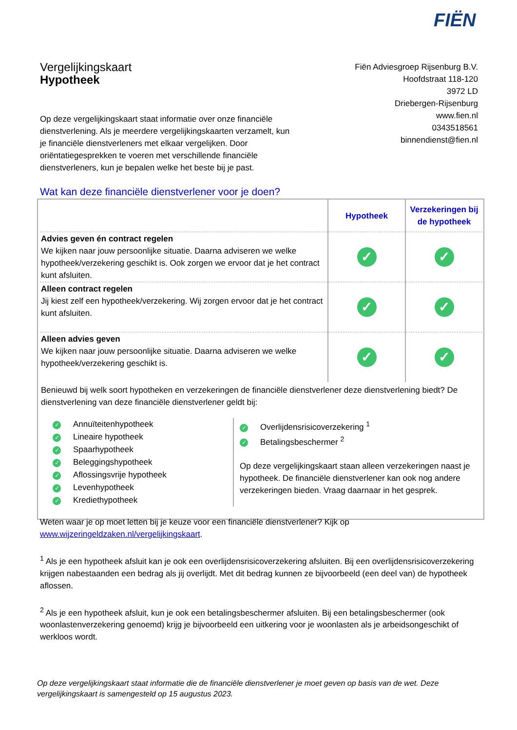FIËN
Vergelijkingskaart
Hypotheek
Fiën Adviesgroep Rijsenburg B.V.
Hoofdstraat 118-120
3972 LD
Driebergen-Rijsenburg
www.fien.nl
0343518561
binnendienst@fien.nl
Op deze vergelijkingskaart staat informatie over onze financiële dienstverlening. Als je meerdere vergelijkingskaarten verzamelt, kun je financiële dienstverleners met elkaar vergelijken. Door oriëntatiegesprekken te voeren met verschillende financiële dienstverleners, kun je bepalen welke het beste bij je past.
Wat kan deze financiële dienstverlener voor je doen?
| | Hypotheek | Verzekeringen bij de hypotheek |
| Advies geven én contract regelen We kijken naar jouw persoonlijke situatie. Daarna adviseren we welke hypotheek/verzekering geschikt is. Ook zorgen we ervoor dat je het contract kunt afsluiten. | ✓ | ✓ |
| Alleen contract regelen Jij kiest zelf een hypotheek/verzekering. Wij zorgen ervoor dat je het contract kunt afsluiten. | ✓ | ✓ |
| Alleen advies geven We kijken naar jouw persoonlijke situatie. Daarna adviseren we welke hypotheek/verzekering geschikt is. | ✓ | ✓ |
Benieuwd bij welk soort hypotheken en verzekeringen de financiële dienstverlener deze dienstverlening biedt? De dienstverlening van deze financiële dienstverlener geldt bij:
✓ Annuïteitenhypotheek
✓ Lineaire hypotheek
✓ Spaarhypotheek
✓ Beleggingshypotheek
✓ Aflossingsvrije hypotheek
✓ Levenhypotheek
✓ Krediethypotheek
✓ Overlijdensrisicoverzekering <sup>1</sup>
✓ Betalingsbeschermer <sup>2</sup>
Op deze vergelijkingskaart staan alleen verzekeringen naast je hypotheek. De financiële dienstverlener kan ook nog andere verzekeringen bieden. Vraag daarnaar in het gesprek.
Weten waar je op moet letten bij je keuze voor een financiële dienstverlener? Kijk op www.wijzeringeldzaken.nl/vergelijkingskaart.
<sup>1</sup> Als je een hypotheek afsluit kan je ook een overlijdensrisicoverzekering afsluiten. Bij een overlijdensrisicoverzekering krijgen nabestaanden een bedrag als jij overlijdt. Met dit bedrag kunnen ze bijvoorbeeld (een deel van) de hypotheek aflossen.
<sup>2</sup> Als je een hypotheek afsluit, kun je ook een betalingsbeschermer afsluiten. Bij een betalingsbeschermer (ook woonlastenverzekering genoemd) krijg je bijvoorbeeld een uitkering voor je woonlasten als je arbeidsongeschikt of werkloos wordt.
Op deze vergelijkingskaart staat informatie die de financiële dienstverlener je moet geven op basis van de wet. Deze vergelijkingskaart is samengesteld op 15 augustus 2023.